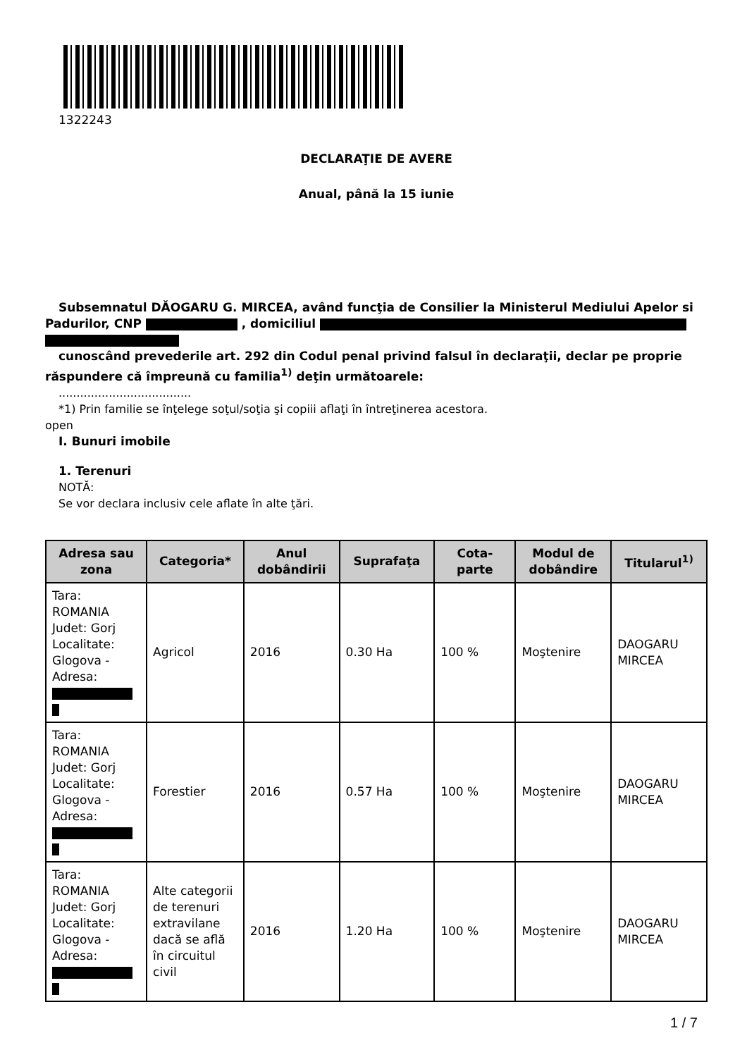1322243
DECLARAŢIE DE AVERE
Anual, până la 15 iunie
Subsemnatul DĂOGARU G. MIRCEA, având funcţia de Consilier la Ministerul Mediului Apelor si
Padurilor, CNP , domiciliul
cunoscând prevederile art. 292 din Codul penal privind falsul în declaraţii, declar pe proprie
răspundere că împreună cu familia<sup>1)</sup> deţin următoarele:
.....................................
*1) Prin familie se înţelege soţul/soţia şi copiii aflaţi în întreţinerea acestora.
open
I. Bunuri imobile
1. Terenuri
NOTĂ:
Se vor declara inclusiv cele aflate în alte ţări.
| Adresa sau zona | Categoria* | Anul dobândirii | Suprafaţa | Cota-parte | Modul de dobândire | Titularul<sup>1)</sup> |
| --- | --- | --- | --- | --- | --- | --- |
| Tara: ROMANIA Judet: Gorj Localitate: Glogova - Adresa: | Agricol | 2016 | 0.30 Ha | 100 % | Moştenire | DAOGARU MIRCEA |
| Tara: ROMANIA Judet: Gorj Localitate: Glogova - Adresa: | Forestier | 2016 | 0.57 Ha | 100 % | Moştenire | DAOGARU MIRCEA |
| Tara: ROMANIA Judet: Gorj Localitate: Glogova - Adresa: | Alte categorii de terenuri extravilane dacă se află în circuitul civil | 2016 | 1.20 Ha | 100 % | Moştenire | DAOGARU MIRCEA |
1 / 7